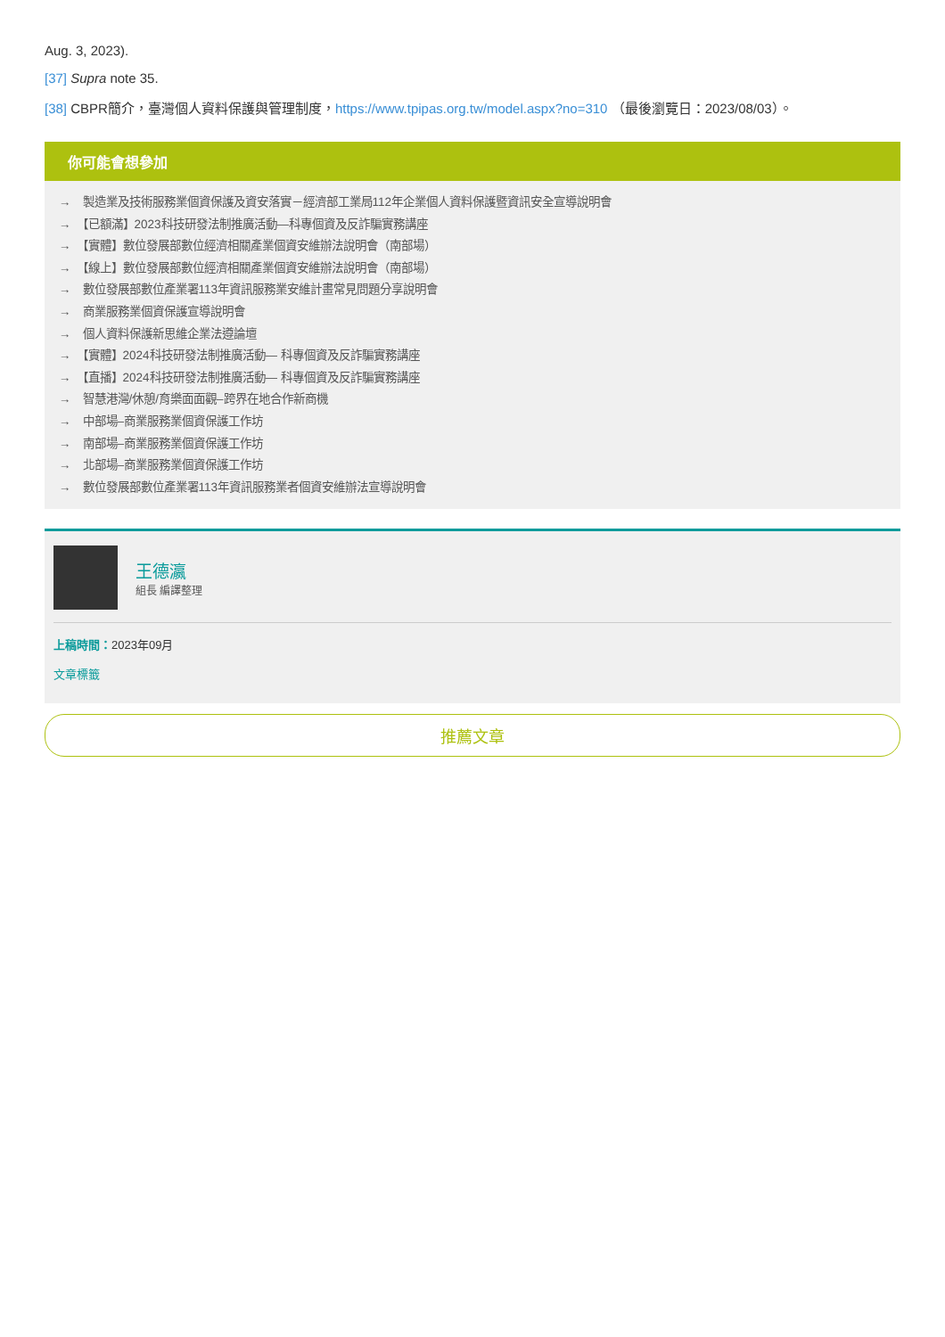Aug. 3, 2023).
[37] Supra note 35.
[38] CBPR簡介，臺灣個人資料保護與管理制度，https://www.tpipas.org.tw/model.aspx?no=310 （最後瀏覽日：2023/08/03）。
你可能會想參加
→　製造業及技術服務業個資保護及資安落實－經濟部工業局112年企業個人資料保護暨資訊安全宣導說明會
→　【已額滿】2023科技研發法制推廣活動—科專個資及反詐騙實務講座
→　【實體】數位發展部數位經濟相關產業個資安維辦法說明會（南部場）
→　【線上】數位發展部數位經濟相關產業個資安維辦法說明會（南部場）
→　數位發展部數位產業署113年資訊服務業安維計畫常見問題分享說明會
→　商業服務業個資保護宣導說明會
→　個人資料保護新思維企業法遵論壇
→　【實體】2024科技研發法制推廣活動— 科專個資及反詐騙實務講座
→　【直播】2024科技研發法制推廣活動— 科專個資及反詐騙實務講座
→　智慧港灣/休憩/育樂面面觀–跨界在地合作新商機
→　中部場–商業服務業個資保護工作坊
→　南部場–商業服務業個資保護工作坊
→　北部場–商業服務業個資保護工作坊
→　數位發展部數位產業署113年資訊服務業者個資安維辦法宣導說明會
王德瀛
組長 編譯整理
上稿時間：2023年09月
文章標籤
推薦文章